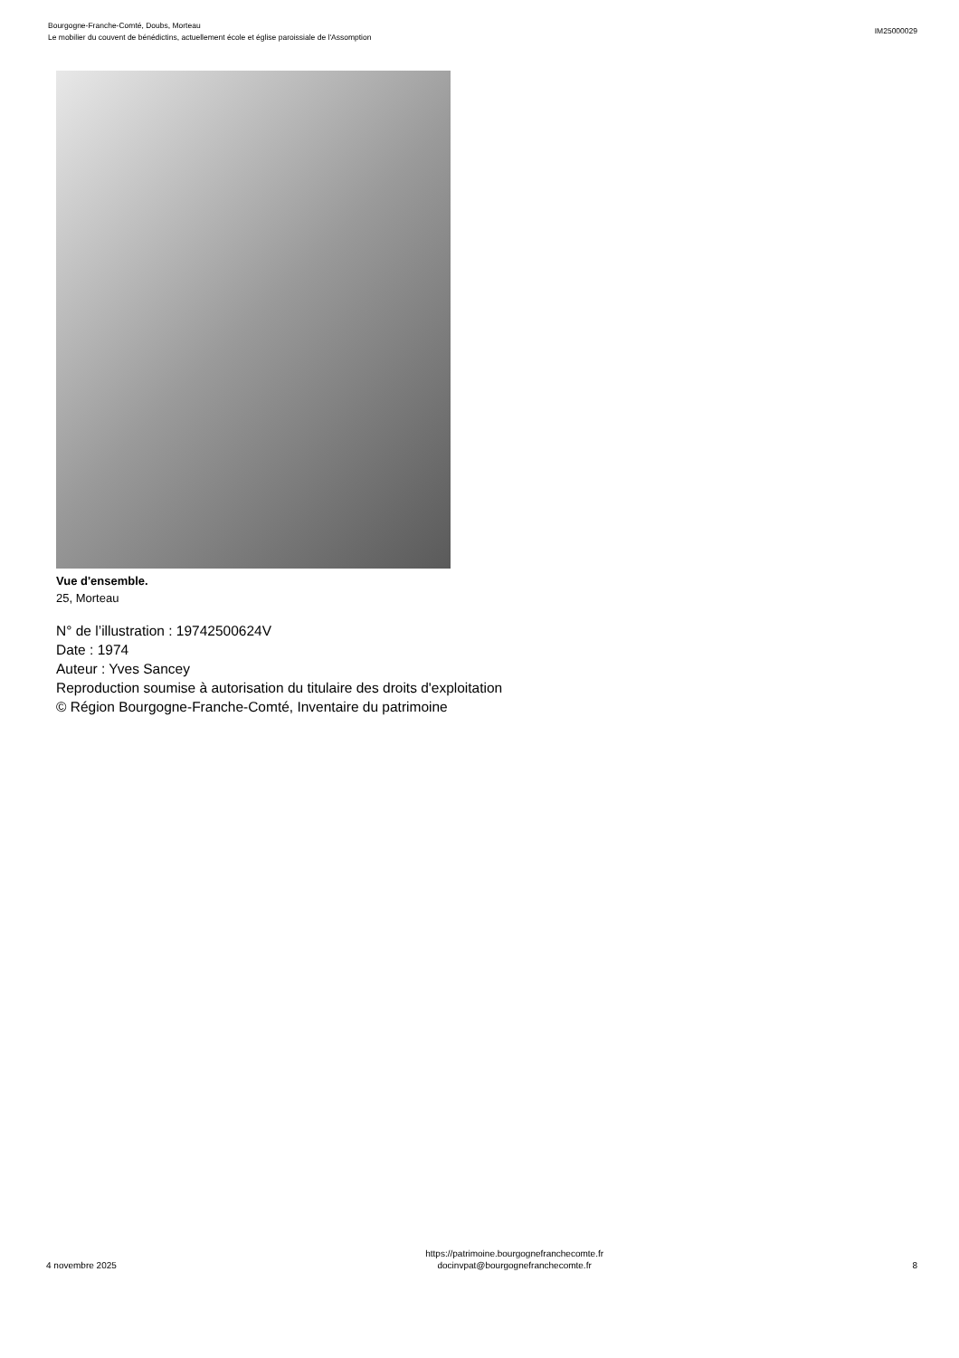Bourgogne-Franche-Comté, Doubs, Morteau
Le mobilier du couvent de bénédictins, actuellement école et église paroissiale de l'Assomption
IM25000029
Vue d'ensemble.
25, Morteau
N° de l’illustration : 19742500624V
Date : 1974
Auteur : Yves Sancey
Reproduction soumise à autorisation du titulaire des droits d'exploitation
© Région Bourgogne-Franche-Comté, Inventaire du patrimoine
4 novembre 2025
https://patrimoine.bourgognefranchecomte.fr
docinvpat@bourgognefranchecomte.fr
8